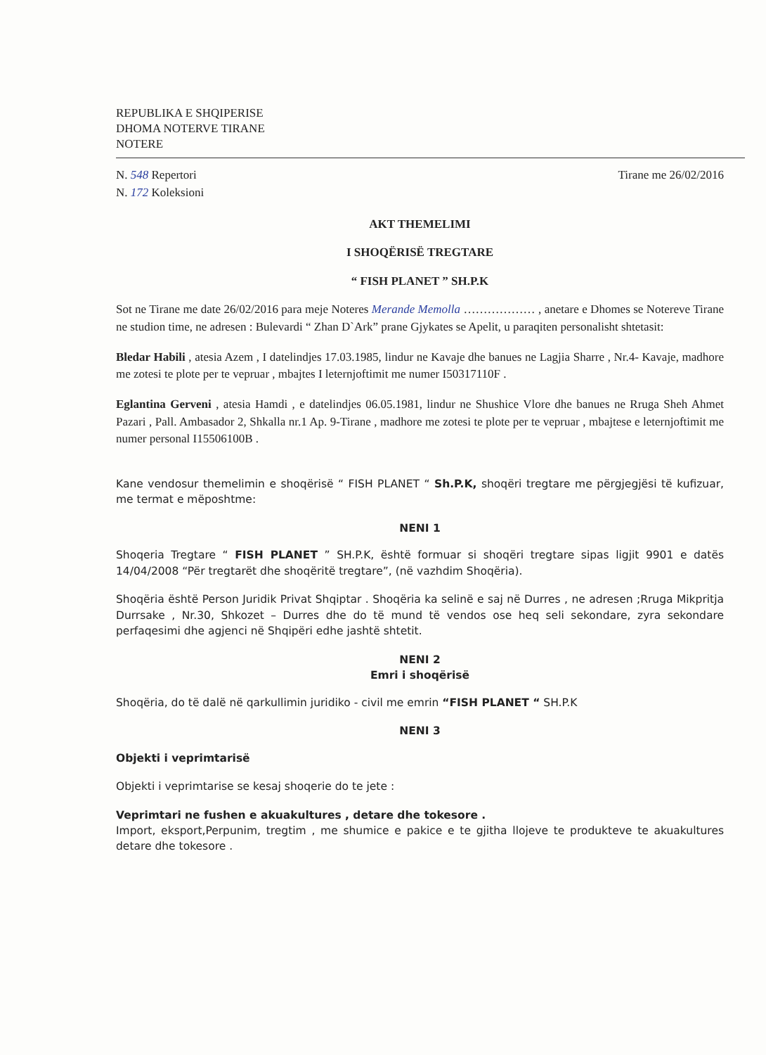REPUBLIKA E SHQIPERISE
DHOMA NOTERVE TIRANE
NOTERE
N. 548 Repertori
N. 172 Koleksioni
Tirane me 26/02/2016
AKT THEMELIMI
I SHOQËRISË TREGTARE
“ FISH PLANET ” SH.P.K
Sot ne Tirane me date 26/02/2016 para meje Noteres Merande Memolla ……………… , anetare e Dhomes se Notereve Tirane ne studion time, ne adresen : Bulevardi “ Zhan D`Ark” prane Gjykates se Apelit, u paraqiten personalisht shtetasit:
Bledar Habili , atesia Azem , I datelindjes 17.03.1985, lindur ne Kavaje dhe banues ne Lagjia Sharre , Nr.4- Kavaje, madhore me zotesi te plote per te vepruar , mbajtes I leternjoftimit me numer I50317110F .
Eglantina Gerveni , atesia Hamdi , e datelindjes 06.05.1981, lindur ne Shushice Vlore dhe banues ne Rruga Sheh Ahmet Pazari , Pall. Ambasador 2, Shkalla nr.1 Ap. 9-Tirane , madhore me zotesi te plote per te vepruar , mbajtese e leternjoftimit me numer personal I15506100B .
Kane vendosur themelimin e shoqërisë “ FISH PLANET “ Sh.P.K, shoqëri tregtare me përgjegjësi të kufizuar, me termat e mëposhtme:
NENI 1
Shoqeria Tregtare “ FISH PLANET ” SH.P.K, është formuar si shoqëri tregtare sipas ligjit 9901 e datës 14/04/2008 “Për tregtarët dhe shoqëritë tregtare”, (në vazhdim Shoqëria).
Shoqëria është Person Juridik Privat Shqiptar . Shoqëria ka selinë e saj në Durres , ne adresen ;Rruga Mikpritja Durrsake , Nr.30, Shkozet – Durres dhe do të mund të vendos ose heq seli sekondare, zyra sekondare perfaqesimi dhe agjenci në Shqipëri edhe jashtë shtetit.
NENI 2
Emri i shoqërisë
Shoqëria, do të dalë në qarkullimin juridiko - civil me emrin “FISH PLANET “ SH.P.K
NENI 3
Objekti i veprimtarisë
Objekti i veprimtarise se kesaj shoqerie do te jete :
Veprimtari ne fushen e akuakultures , detare dhe tokesore .
Import, eksport,Perpunim, tregtim , me shumice e pakice e te gjitha llojeve te produkteve te akuakultures detare dhe tokesore .